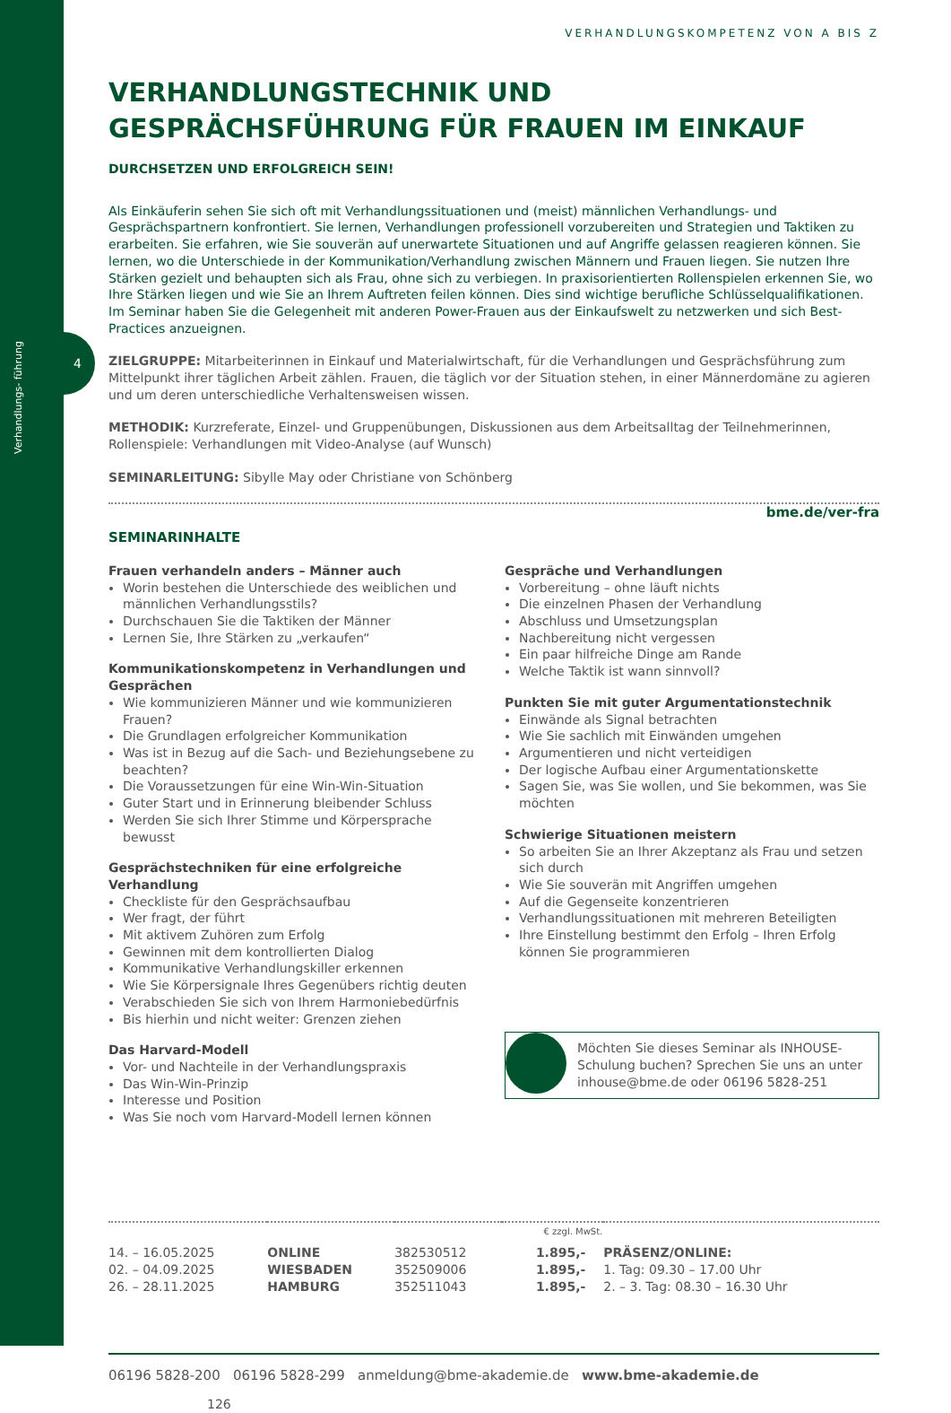Verhandlungs- führung
4
VERHANDLUNGSKOMPETENZ VON A BIS Z
VERHANDLUNGSTECHNIK UND GESPRÄCHSFÜHRUNG FÜR FRAUEN IM EINKAUF DURCHSETZEN UND ERFOLGREICH SEIN!
Als Einkäuferin sehen Sie sich oft mit Verhandlungssituationen und (meist) männlichen Verhandlungs- und Gesprächspartnern konfrontiert. Sie lernen, Verhandlungen professionell vorzubereiten und Strategien und Taktiken zu erarbeiten. Sie erfahren, wie Sie souverän auf unerwartete Situationen und auf Angriffe gelassen reagieren können. Sie lernen, wo die Unterschiede in der Kommunikation/Verhandlung zwischen Männern und Frauen liegen. Sie nutzen Ihre Stärken gezielt und behaupten sich als Frau, ohne sich zu verbiegen. In praxisorientierten Rollenspielen erkennen Sie, wo Ihre Stärken liegen und wie Sie an Ihrem Auftreten feilen können. Dies sind wichtige berufliche Schlüsselqualifikationen.
Im Seminar haben Sie die Gelegenheit mit anderen Power-Frauen aus der Einkaufswelt zu netzwerken und sich Best-Practices anzueignen.
ZIELGRUPPE: Mitarbeiterinnen in Einkauf und Materialwirtschaft, für die Verhandlungen und Gesprächsführung zum Mittelpunkt ihrer täglichen Arbeit zählen. Frauen, die täglich vor der Situation stehen, in einer Männerdomäne zu agieren und um deren unterschiedliche Verhaltensweisen wissen.
METHODIK: Kurzreferate, Einzel- und Gruppenübungen, Diskussionen aus dem Arbeitsalltag der Teilnehmerinnen, Rollenspiele: Verhandlungen mit Video-Analyse (auf Wunsch)
SEMINARLEITUNG: Sibylle May oder Christiane von Schönberg
bme.de/ver-fra
SEMINARINHALTE
Frauen verhandeln anders – Männer auch
Worin bestehen die Unterschiede des weiblichen und männlichen Verhandlungsstils?
Durchschauen Sie die Taktiken der Männer
Lernen Sie, Ihre Stärken zu „verkaufen“
Kommunikationskompetenz in Verhandlungen und Gesprächen
Wie kommunizieren Männer und wie kommunizieren Frauen?
Die Grundlagen erfolgreicher Kommunikation
Was ist in Bezug auf die Sach- und Beziehungsebene zu beachten?
Die Voraussetzungen für eine Win-Win-Situation
Guter Start und in Erinnerung bleibender Schluss
Werden Sie sich Ihrer Stimme und Körpersprache bewusst
Gesprächstechniken für eine erfolgreiche Verhandlung
Checkliste für den Gesprächsaufbau
Wer fragt, der führt
Mit aktivem Zuhören zum Erfolg
Gewinnen mit dem kontrollierten Dialog
Kommunikative Verhandlungskiller erkennen
Wie Sie Körpersignale Ihres Gegenübers richtig deuten
Verabschieden Sie sich von Ihrem Harmoniebedürfnis
Bis hierhin und nicht weiter: Grenzen ziehen
Das Harvard-Modell
Vor- und Nachteile in der Verhandlungspraxis
Das Win-Win-Prinzip
Interesse und Position
Was Sie noch vom Harvard-Modell lernen können
Gespräche und Verhandlungen
Vorbereitung – ohne läuft nichts
Die einzelnen Phasen der Verhandlung
Abschluss und Umsetzungsplan
Nachbereitung nicht vergessen
Ein paar hilfreiche Dinge am Rande
Welche Taktik ist wann sinnvoll?
Punkten Sie mit guter Argumentationstechnik
Einwände als Signal betrachten
Wie Sie sachlich mit Einwänden umgehen
Argumentieren und nicht verteidigen
Der logische Aufbau einer Argumentationskette
Sagen Sie, was Sie wollen, und Sie bekommen, was Sie möchten
Schwierige Situationen meistern
So arbeiten Sie an Ihrer Akzeptanz als Frau und setzen sich durch
Wie Sie souverän mit Angriffen umgehen
Auf die Gegenseite konzentrieren
Verhandlungssituationen mit mehreren Beteiligten
Ihre Einstellung bestimmt den Erfolg – Ihren Erfolg können Sie programmieren
Möchten Sie dieses Seminar als INHOUSE-Schulung buchen? Sprechen Sie uns an unter inhouse@bme.de oder 06196 5828-251
| | | | € zzgl. MwSt. | |
| --- | --- | --- | --- | --- |
| 14. – 16.05.2025 02. – 04.09.2025 26. – 28.11.2025 | ONLINE WIESBADEN HAMBURG | 382530512 352509006 352511043 | 1.895,- 1.895,- 1.895,- | PRÄSENZ/ONLINE: 1. Tag: 09.30 – 17.00 Uhr 2. – 3. Tag: 08.30 – 16.30 Uhr |
06196 5828-200 06196 5828-299 anmeldung@bme-akademie.de www.bme-akademie.de
126